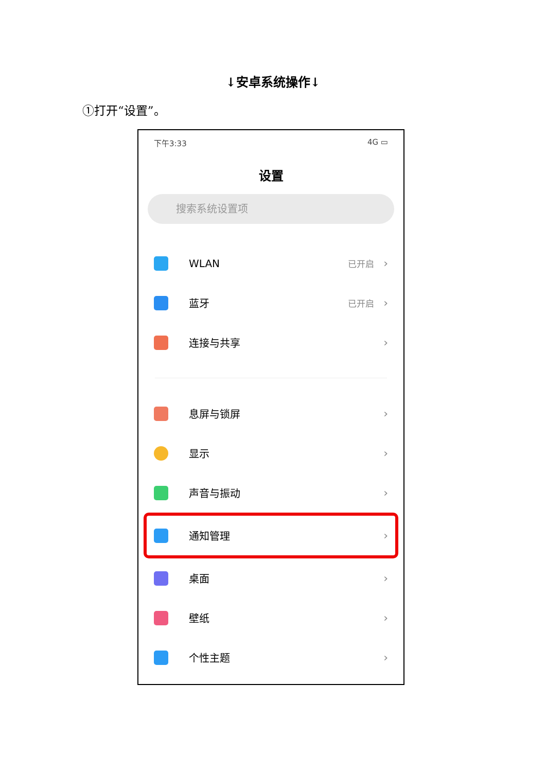↓安卓系统操作↓
①打开“设置”。
下午3:33 4G ▭
设置
搜索系统设置项
WLAN 已开启 ›
蓝牙 已开启 ›
连接与共享 ›
息屏与锁屏 ›
显示 ›
声音与振动 ›
通知管理 ›
桌面 ›
壁纸 ›
个性主题 ›